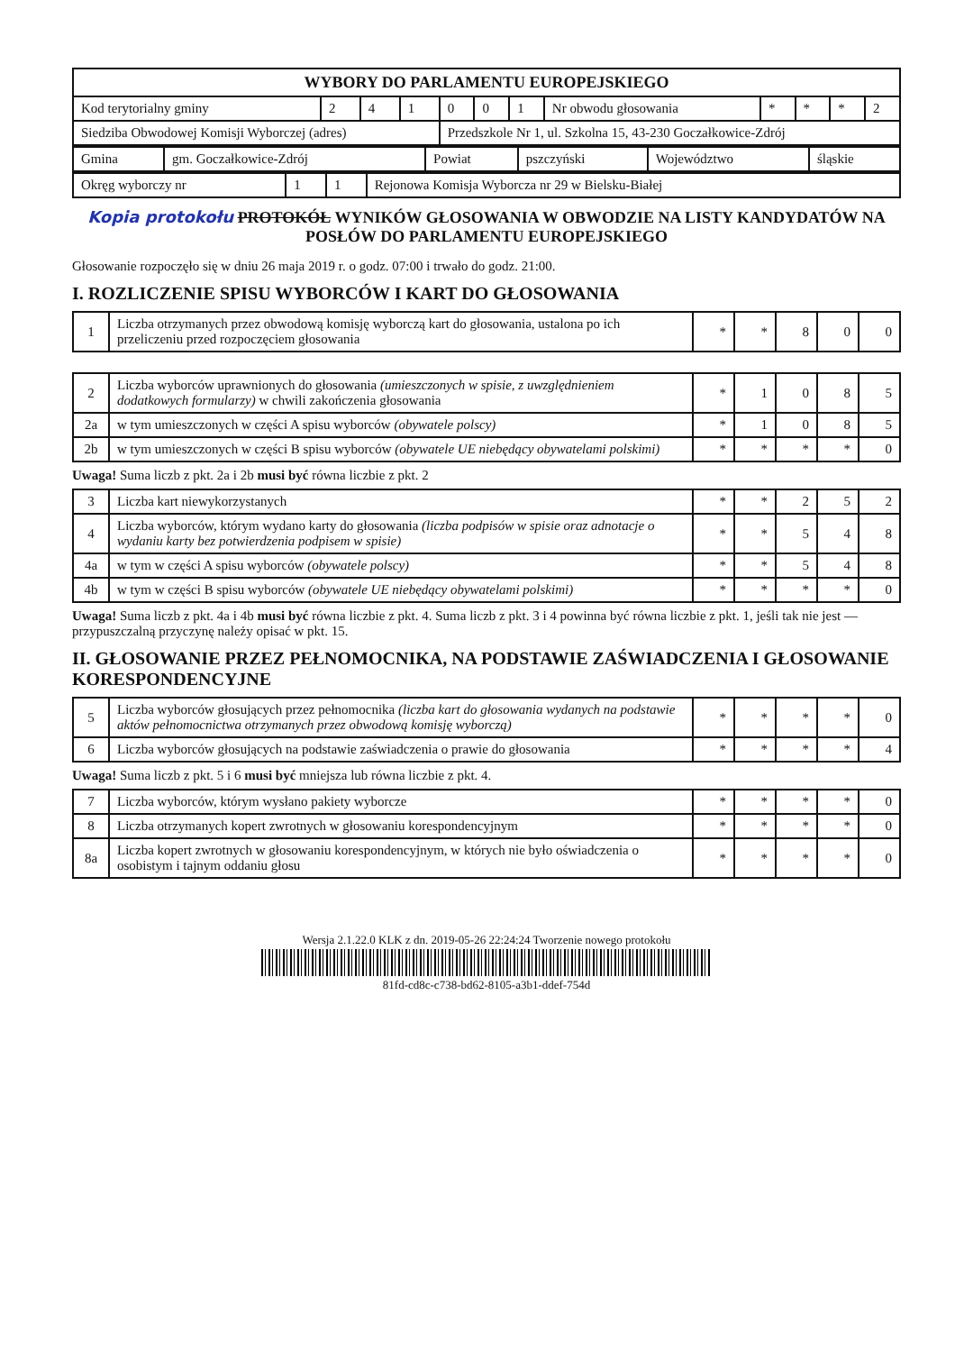| WYBORY DO PARLAMENTU EUROPEJSKIEGO | | | | | | | | | | | |
| Kod terytorialny gminy | 2 | 4 | 1 | 0 | 0 | 1 | Nr obwodu głosowania | * | * | * | 2 |
| Siedziba Obwodowej Komisji Wyborczej (adres) | | | | Przedszkole Nr 1, ul. Szkolna 15, 43-230 Goczałkowice-Zdrój | | | | | | | |
| Gmina | gm. Goczałkowice-Zdrój | Powiat | pszczyński | Województwo | śląskie |
| Okręg wyborczy nr | 1 | 1 | Rejonowa Komisja Wyborcza nr 29 w Bielsku-Białej |
Kopia protokołu PROTOKÓŁ WYNIKÓW GŁOSOWANIA W OBWODZIE NA LISTY KANDYDATÓW NA POSŁÓW DO PARLAMENTU EUROPEJSKIEGO
Głosowanie rozpoczęło się w dniu 26 maja 2019 r. o godz. 07:00 i trwało do godz. 21:00.
I. ROZLICZENIE SPISU WYBORCÓW I KART DO GŁOSOWANIA
| 1 | Liczba otrzymanych przez obwodową komisję wyborczą kart do głosowania, ustalona po ich przeliczeniu przed rozpoczęciem głosowania | * | * | 8 | 0 | 0 |
| 2 | Liczba wyborców uprawnionych do głosowania (umieszczonych w spisie, z uwzględnieniem dodatkowych formularzy) w chwili zakończenia głosowania | * | 1 | 0 | 8 | 5 |
| 2a | w tym umieszczonych w części A spisu wyborców (obywatele polscy) | * | 1 | 0 | 8 | 5 |
| 2b | w tym umieszczonych w części B spisu wyborców (obywatele UE niebędący obywatelami polskimi) | * | * | * | * | 0 |
Uwaga! Suma liczb z pkt. 2a i 2b musi być równa liczbie z pkt. 2
| 3 | Liczba kart niewykorzystanych | * | * | 2 | 5 | 2 |
| 4 | Liczba wyborców, którym wydano karty do głosowania (liczba podpisów w spisie oraz adnotacje o wydaniu karty bez potwierdzenia podpisem w spisie) | * | * | 5 | 4 | 8 |
| 4a | w tym w części A spisu wyborców (obywatele polscy) | * | * | 5 | 4 | 8 |
| 4b | w tym w części B spisu wyborców (obywatele UE niebędący obywatelami polskimi) | * | * | * | * | 0 |
Uwaga! Suma liczb z pkt. 4a i 4b musi być równa liczbie z pkt. 4. Suma liczb z pkt. 3 i 4 powinna być równa liczbie z pkt. 1, jeśli tak nie jest — przypuszczalną przyczynę należy opisać w pkt. 15.
II. GŁOSOWANIE PRZEZ PEŁNOMOCNIKA, NA PODSTAWIE ZAŚWIADCZENIA I GŁOSOWANIE KORESPONDENCYJNE
| 5 | Liczba wyborców głosujących przez pełnomocnika (liczba kart do głosowania wydanych na podstawie aktów pełnomocnictwa otrzymanych przez obwodową komisję wyborczą) | * | * | * | * | 0 |
| 6 | Liczba wyborców głosujących na podstawie zaświadczenia o prawie do głosowania | * | * | * | * | 4 |
Uwaga! Suma liczb z pkt. 5 i 6 musi być mniejsza lub równa liczbie z pkt. 4.
| 7 | Liczba wyborców, którym wysłano pakiety wyborcze | * | * | * | * | 0 |
| 8 | Liczba otrzymanych kopert zwrotnych w głosowaniu korespondencyjnym | * | * | * | * | 0 |
| 8a | Liczba kopert zwrotnych w głosowaniu korespondencyjnym, w których nie było oświadczenia o osobistym i tajnym oddaniu głosu | * | * | * | * | 0 |
Wersja 2.1.22.0 KLK z dn. 2019-05-26 22:24:24 Tworzenie nowego protokołu
81fd-cd8c-c738-bd62-8105-a3b1-ddef-754d